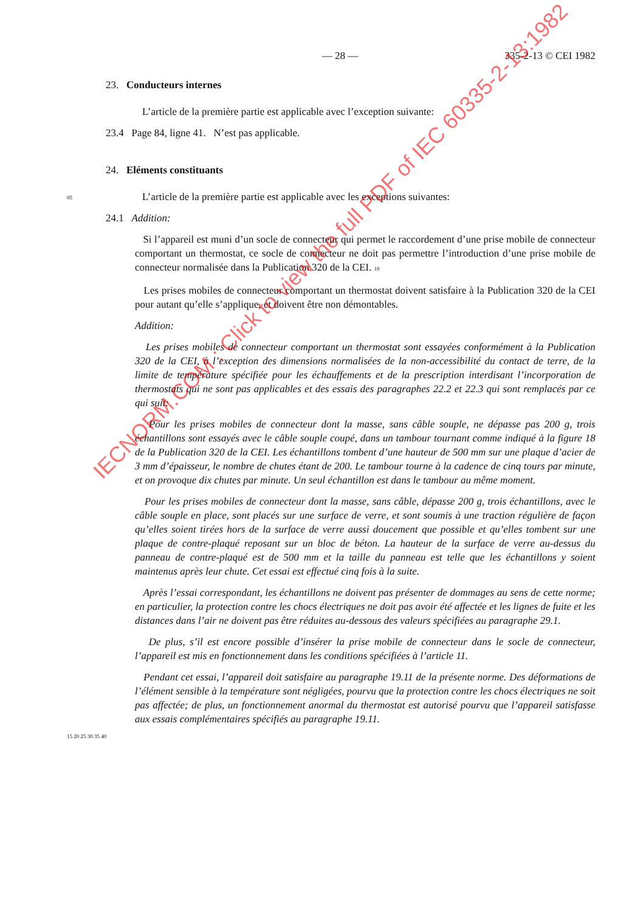— 28 — 335-2-13 © CEI 1982
23. Conducteurs internes
L’article de la première partie est applicable avec l’exception suivante:
23.4 Page 84, ligne 41. N’est pas applicable.
24. Eléments constituants
05
L’article de la première partie est applicable avec les exceptions suivantes:
24.1 Addition:
Si l’appareil est muni d’un socle de connecteur qui permet le raccordement d’une prise mobile de connecteur comportant un thermostat, ce socle de connecteur ne doit pas permettre l’introduction d’une prise mobile de connecteur normalisée dans la Publication 320 de la CEI. 10
Les prises mobiles de connecteur comportant un thermostat doivent satisfaire à la Publication 320 de la CEI pour autant qu’elle s’applique, et doivent être non démontables.
Addition:
Les prises mobiles de connecteur comportant un thermostat sont essayées conformément à la Publication 320 de la CEI, à l’exception des dimensions normalisées de la non-accessibilité du contact de terre, de la limite de température spécifiée pour les échauffements et de la prescription interdisant l’incorporation de thermostats qui ne sont pas applicables et des essais des paragraphes 22.2 et 22.3 qui sont remplacés par ce qui suit:
Pour les prises mobiles de connecteur dont la masse, sans câble souple, ne dépasse pas 200 g, trois échantillons sont essayés avec le câble souple coupé, dans un tambour tournant comme indiqué à la figure 18 de la Publication 320 de la CEI. Les échantillons tombent d’une hauteur de 500 mm sur une plaque d’acier de 3 mm d’épaisseur, le nombre de chutes étant de 200. Le tambour tourne à la cadence de cinq tours par minute, et on provoque dix chutes par minute. Un seul échantillon est dans le tambour au même moment.
Pour les prises mobiles de connecteur dont la masse, sans câble, dépasse 200 g, trois échantillons, avec le câble souple en place, sont placés sur une surface de verre, et sont soumis à une traction régulière de façon qu’elles soient tirées hors de la surface de verre aussi doucement que possible et qu’elles tombent sur une plaque de contre-plaqué reposant sur un bloc de béton. La hauteur de la surface de verre au-dessus du panneau de contre-plaqué est de 500 mm et la taille du panneau est telle que les échantillons y soient maintenus après leur chute. Cet essai est effectué cinq fois à la suite.
Après l’essai correspondant, les échantillons ne doivent pas présenter de dommages au sens de cette norme; en particulier, la protection contre les chocs électriques ne doit pas avoir été affectée et les lignes de fuite et les distances dans l’air ne doivent pas être réduites au-dessous des valeurs spécifiées au paragraphe 29.1.
De plus, s’il est encore possible d’insérer la prise mobile de connecteur dans le socle de connecteur, l’appareil est mis en fonctionnement dans les conditions spécifiées à l’article 11.
Pendant cet essai, l’appareil doit satisfaire au paragraphe 19.11 de la présente norme. Des déformations de l’élément sensible à la température sont négligées, pourvu que la protection contre les chocs électriques ne soit pas affectée; de plus, un fonctionnement anormal du thermostat est autorisé pourvu que l’appareil satisfasse aux essais complémentaires spécifiés au paragraphe 19.11.
15 20 25 30 35 40
IECNORM.COM : Click to view the full PDF of IEC 60335-2-13:1982